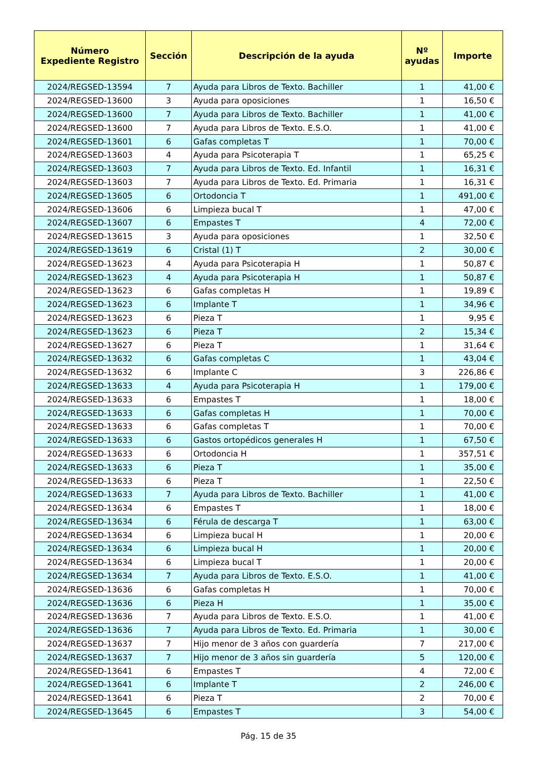| Número Expediente Registro | Sección | Descripción de la ayuda | Nº ayudas | Importe |
| --- | --- | --- | --- | --- |
| 2024/REGSED-13594 | 7 | Ayuda para Libros de Texto. Bachiller | 1 | 41,00 € |
| 2024/REGSED-13600 | 3 | Ayuda para oposiciones | 1 | 16,50 € |
| 2024/REGSED-13600 | 7 | Ayuda para Libros de Texto. Bachiller | 1 | 41,00 € |
| 2024/REGSED-13600 | 7 | Ayuda para Libros de Texto. E.S.O. | 1 | 41,00 € |
| 2024/REGSED-13601 | 6 | Gafas completas T | 1 | 70,00 € |
| 2024/REGSED-13603 | 4 | Ayuda para Psicoterapia T | 1 | 65,25 € |
| 2024/REGSED-13603 | 7 | Ayuda para Libros de Texto. Ed. Infantil | 1 | 16,31 € |
| 2024/REGSED-13603 | 7 | Ayuda para Libros de Texto. Ed. Primaria | 1 | 16,31 € |
| 2024/REGSED-13605 | 6 | Ortodoncia T | 1 | 491,00 € |
| 2024/REGSED-13606 | 6 | Limpieza bucal T | 1 | 47,00 € |
| 2024/REGSED-13607 | 6 | Empastes T | 4 | 72,00 € |
| 2024/REGSED-13615 | 3 | Ayuda para oposiciones | 1 | 32,50 € |
| 2024/REGSED-13619 | 6 | Cristal (1) T | 2 | 30,00 € |
| 2024/REGSED-13623 | 4 | Ayuda para Psicoterapia H | 1 | 50,87 € |
| 2024/REGSED-13623 | 4 | Ayuda para Psicoterapia H | 1 | 50,87 € |
| 2024/REGSED-13623 | 6 | Gafas completas H | 1 | 19,89 € |
| 2024/REGSED-13623 | 6 | Implante T | 1 | 34,96 € |
| 2024/REGSED-13623 | 6 | Pieza T | 1 | 9,95 € |
| 2024/REGSED-13623 | 6 | Pieza T | 2 | 15,34 € |
| 2024/REGSED-13627 | 6 | Pieza T | 1 | 31,64 € |
| 2024/REGSED-13632 | 6 | Gafas completas C | 1 | 43,04 € |
| 2024/REGSED-13632 | 6 | Implante C | 3 | 226,86 € |
| 2024/REGSED-13633 | 4 | Ayuda para Psicoterapia H | 1 | 179,00 € |
| 2024/REGSED-13633 | 6 | Empastes T | 1 | 18,00 € |
| 2024/REGSED-13633 | 6 | Gafas completas H | 1 | 70,00 € |
| 2024/REGSED-13633 | 6 | Gafas completas T | 1 | 70,00 € |
| 2024/REGSED-13633 | 6 | Gastos ortopédicos generales H | 1 | 67,50 € |
| 2024/REGSED-13633 | 6 | Ortodoncia H | 1 | 357,51 € |
| 2024/REGSED-13633 | 6 | Pieza T | 1 | 35,00 € |
| 2024/REGSED-13633 | 6 | Pieza T | 1 | 22,50 € |
| 2024/REGSED-13633 | 7 | Ayuda para Libros de Texto. Bachiller | 1 | 41,00 € |
| 2024/REGSED-13634 | 6 | Empastes T | 1 | 18,00 € |
| 2024/REGSED-13634 | 6 | Férula de descarga T | 1 | 63,00 € |
| 2024/REGSED-13634 | 6 | Limpieza bucal H | 1 | 20,00 € |
| 2024/REGSED-13634 | 6 | Limpieza bucal H | 1 | 20,00 € |
| 2024/REGSED-13634 | 6 | Limpieza bucal T | 1 | 20,00 € |
| 2024/REGSED-13634 | 7 | Ayuda para Libros de Texto. E.S.O. | 1 | 41,00 € |
| 2024/REGSED-13636 | 6 | Gafas completas H | 1 | 70,00 € |
| 2024/REGSED-13636 | 6 | Pieza H | 1 | 35,00 € |
| 2024/REGSED-13636 | 7 | Ayuda para Libros de Texto. E.S.O. | 1 | 41,00 € |
| 2024/REGSED-13636 | 7 | Ayuda para Libros de Texto. Ed. Primaria | 1 | 30,00 € |
| 2024/REGSED-13637 | 7 | Hijo menor de 3 años con guardería | 7 | 217,00 € |
| 2024/REGSED-13637 | 7 | Hijo menor de 3 años sin guardería | 5 | 120,00 € |
| 2024/REGSED-13641 | 6 | Empastes T | 4 | 72,00 € |
| 2024/REGSED-13641 | 6 | Implante T | 2 | 246,00 € |
| 2024/REGSED-13641 | 6 | Pieza T | 2 | 70,00 € |
| 2024/REGSED-13645 | 6 | Empastes T | 3 | 54,00 € |
Pág. 15 de 35